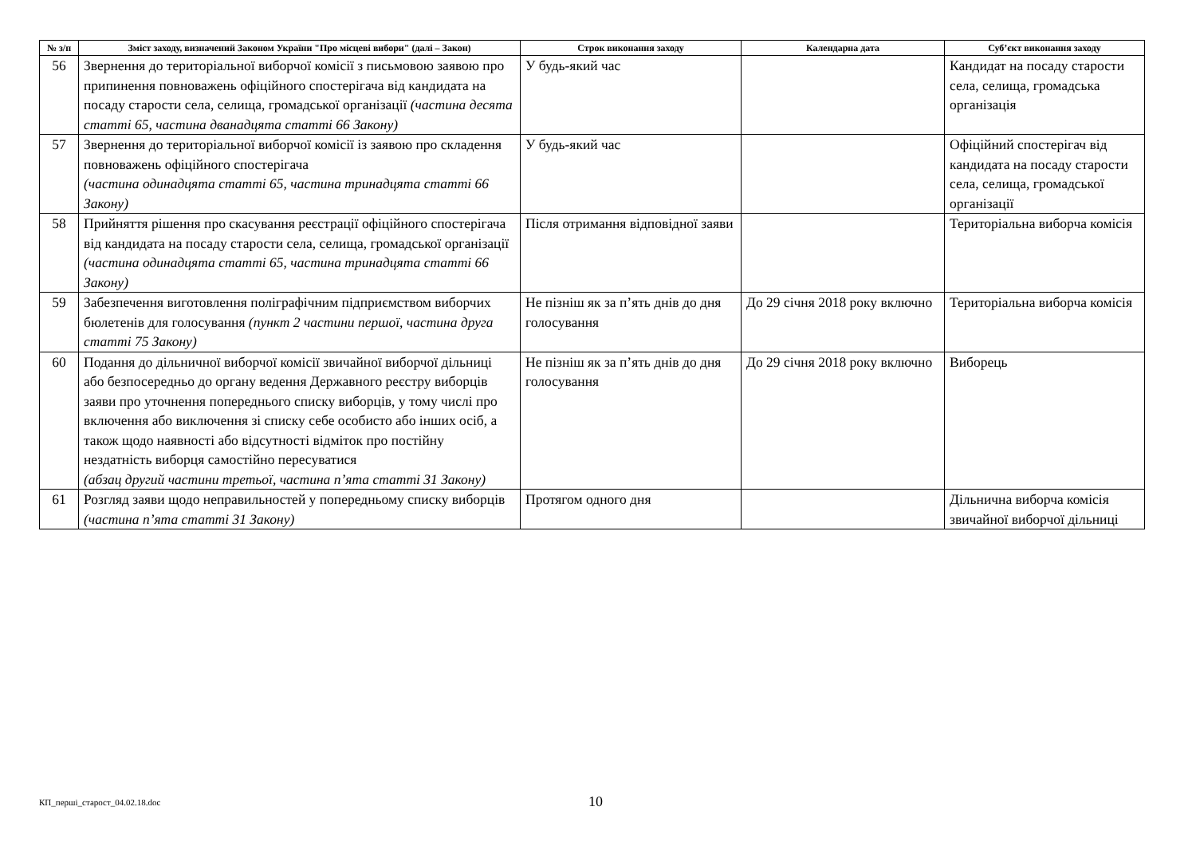| № з/п | Зміст заходу, визначений Законом України "Про місцеві вибори" (далі – Закон) | Строк виконання заходу | Календарна дата | Суб’єкт виконання заходу |
| --- | --- | --- | --- | --- |
| 56 | Звернення до територіальної виборчої комісії з письмовою заявою про припинення повноважень офіційного спостерігача від кандидата на посаду старости села, селища, громадської організації (частина десята статті 65, частина дванадцята статті 66 Закону) | У будь-який час | | Кандидат на посаду старости села, селища, громадська організація |
| 57 | Звернення до територіальної виборчої комісії із заявою про складення повноважень офіційного спостерігача (частина одинадцята статті 65, частина тринадцята статті 66 Закону) | У будь-який час | | Офіційний спостерігач від кандидата на посаду старости села, селища, громадської організації |
| 58 | Прийняття рішення про скасування реєстрації офіційного спостерігача від кандидата на посаду старости села, селища, громадської організації (частина одинадцята статті 65, частина тринадцята статті 66 Закону) | Після отримання відповідної заяви | | Територіальна виборча комісія |
| 59 | Забезпечення виготовлення поліграфічним підприємством виборчих бюлетенів для голосування (пункт 2 частини першої, частина друга статті 75 Закону) | Не пізніш як за п’ять днів до дня голосування | До 29 січня 2018 року включно | Територіальна виборча комісія |
| 60 | Подання до дільничної виборчої комісії звичайної виборчої дільниці або безпосередньо до органу ведення Державного реєстру виборців заяви про уточнення попереднього списку виборців, у тому числі про включення або виключення зі списку себе особисто або інших осіб, а також щодо наявності або відсутності відміток про постійну нездатність виборця самостійно пересуватися (абзац другий частини третьої, частина п’ята статті 31 Закону) | Не пізніш як за п’ять днів до дня голосування | До 29 січня 2018 року включно | Виборець |
| 61 | Розгляд заяви щодо неправильностей у попередньому списку виборців (частина п’ята статті 31 Закону) | Протягом одного дня | | Дільнична виборча комісія звичайної виборчої дільниці |
КП_перші_старост_04.02.18.doc 10